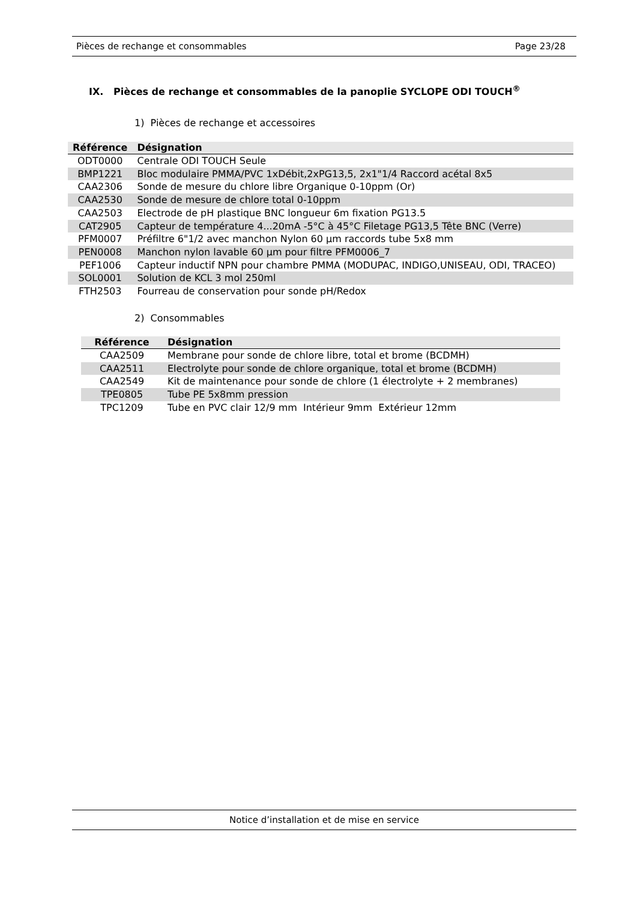Pièces de rechange et consommables Page 23/28
IX. Pièces de rechange et consommables de la panoplie SYCLOPE ODI TOUCH<sup>®</sup>
1) Pièces de rechange et accessoires
| Référence | Désignation |
| --- | --- |
| ODT0000 | Centrale ODI TOUCH Seule |
| BMP1221 | Bloc modulaire PMMA/PVC 1xDébit,2xPG13,5, 2x1"1/4 Raccord acétal 8x5 |
| CAA2306 | Sonde de mesure du chlore libre Organique 0-10ppm (Or) |
| CAA2530 | Sonde de mesure de chlore total 0-10ppm |
| CAA2503 | Electrode de pH plastique BNC longueur 6m fixation PG13.5 |
| CAT2905 | Capteur de température 4...20mA -5°C à 45°C Filetage PG13,5 Tête BNC (Verre) |
| PFM0007 | Préfiltre 6"1/2 avec manchon Nylon 60 µm raccords tube 5x8 mm |
| PEN0008 | Manchon nylon lavable 60 µm pour filtre PFM0006_7 |
| PEF1006 | Capteur inductif NPN pour chambre PMMA (MODUPAC, INDIGO,UNISEAU, ODI, TRACEO) |
| SOL0001 | Solution de KCL 3 mol 250ml |
| FTH2503 | Fourreau de conservation pour sonde pH/Redox |
2) Consommables
| Référence | Désignation |
| --- | --- |
| CAA2509 | Membrane pour sonde de chlore libre, total et brome (BCDMH) |
| CAA2511 | Electrolyte pour sonde de chlore organique, total et brome (BCDMH) |
| CAA2549 | Kit de maintenance pour sonde de chlore (1 électrolyte + 2 membranes) |
| TPE0805 | Tube PE 5x8mm pression |
| TPC1209 | Tube en PVC clair 12/9 mm Intérieur 9mm Extérieur 12mm |
Notice d’installation et de mise en service